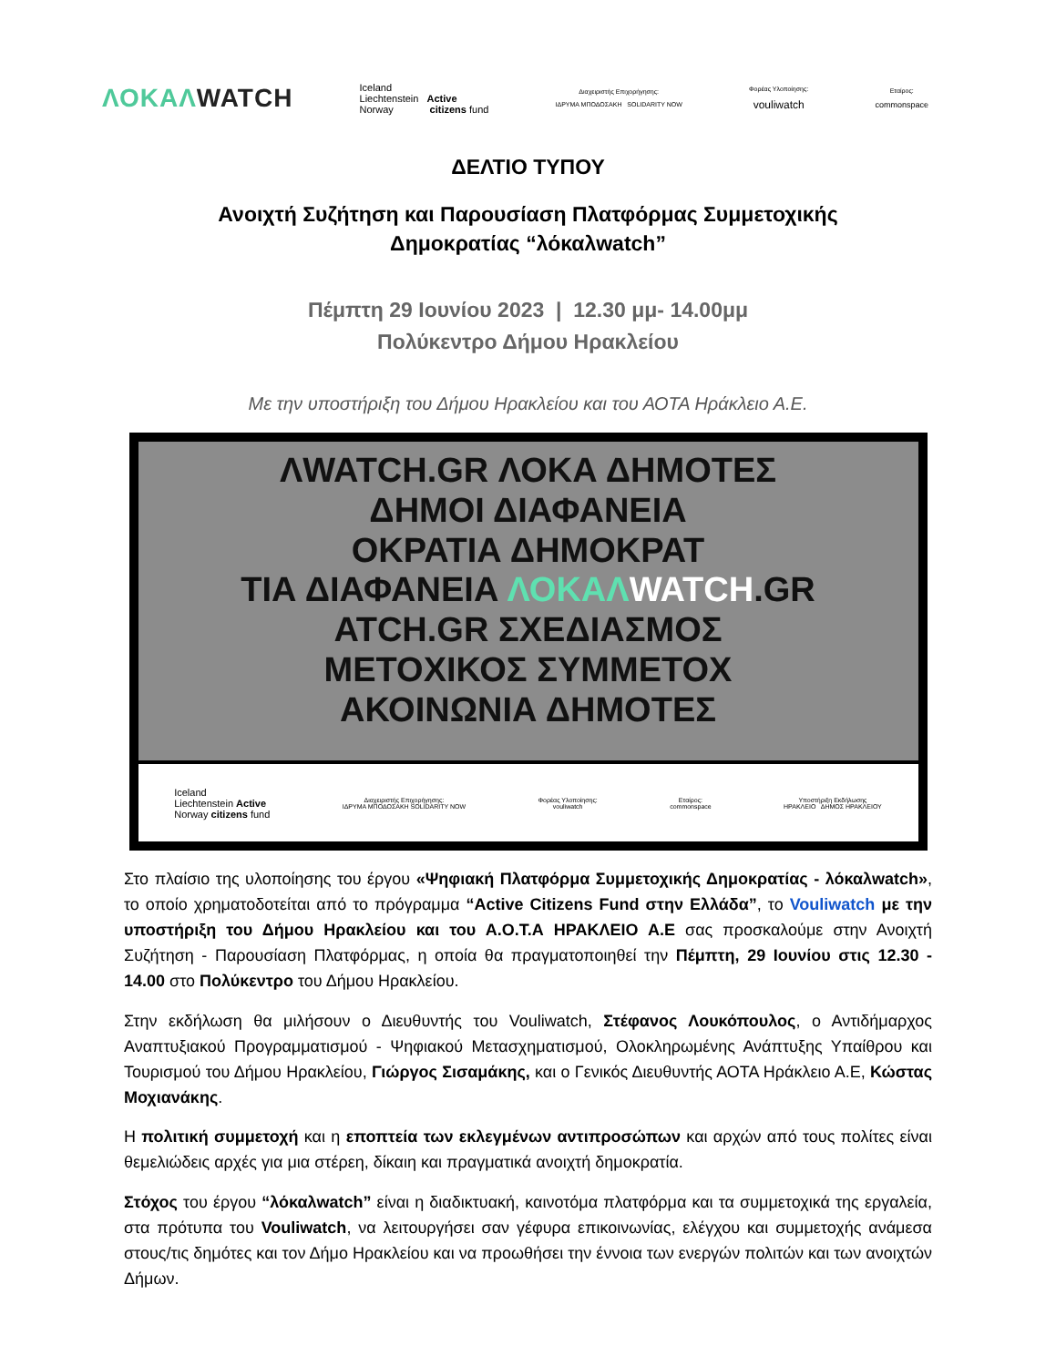ΛΟΚΑΛWATCH
Iceland
Liechtenstein Active
Norway citizens fund
Διαχειριστής Επιχορήγησης:
ΙΔΡΥΜΑ ΜΠΟΔΟΣΑΚΗ SOLIDARITY NOW
Φορέας Υλοποίησης:
vouliwatch
Εταίρος:
commonspace
ΔΕΛΤΙΟ ΤΥΠΟΥ
Ανοιχτή Συζήτηση και Παρουσίαση Πλατφόρμας Συμμετοχικής
Δημοκρατίας “λόκαλwatch”
Πέμπτη 29 Ιουνίου 2023 | 12.30 μμ- 14.00μμ
Πολύκεντρο Δήμου Ηρακλείου
Με την υποστήριξη του Δήμου Ηρακλείου και του ΑΟΤΑ Ηράκλειο Α.Ε.
ΛWATCH.GR ΛΟΚΑ ΔΗΜΟΤΕΣ
ΔΗΜΟΙ ΔΙΑΦΑΝΕΙΑ
ΟΚΡΑΤΙΑ ΔΗΜΟΚΡΑΤ
ΤΙΑ ΔΙΑΦΑΝΕΙΑ ΛΟΚΑΛ WATCH.GR
ΑΤCH.GR ΣΧΕΔΙΑΣΜΟΣ
ΜΕΤΟΧΙΚΟΣ ΣΥΜΜΕΤΟΧ
ΑΚΟΙΝΩΝΙΑ ΔΗΜΟΤΕΣ
Iceland
Liechtenstein Active
Norway citizens fund
Διαχειριστής Επιχορήγησης:
ΙΔΡΥΜΑ ΜΠΟΔΟΣΑΚΗ SOLIDARITY NOW
Φορέας Υλοποίησης:
vouliwatch
Εταίρος:
commonspace
Υποστήριξη Εκδήλωσης
ΗΡΑΚΛΕΙΟ ΔΗΜΟΣ ΗΡΑΚΛΕΙΟΥ
Στο πλαίσιο της υλοποίησης του έργου «Ψηφιακή Πλατφόρμα Συμμετοχικής Δημοκρατίας - λόκαλwatch», το οποίο χρηματοδοτείται από το πρόγραμμα “Active Citizens Fund στην Ελλάδα”, το Vouliwatch με την υποστήριξη του Δήμου Ηρακλείου και του Α.Ο.Τ.Α ΗΡΑΚΛΕΙΟ Α.Ε σας προσκαλούμε στην Ανοιχτή Συζήτηση - Παρουσίαση Πλατφόρμας, η οποία θα πραγματοποιηθεί την Πέμπτη, 29 Ιουνίου στις 12.30 - 14.00 στο Πολύκεντρο του Δήμου Ηρακλείου.
Στην εκδήλωση θα μιλήσουν ο Διευθυντής του Vouliwatch, Στέφανος Λουκόπουλος, ο Αντιδήμαρχος Αναπτυξιακού Προγραμματισμού - Ψηφιακού Μετασχηματισμού, Ολοκληρωμένης Ανάπτυξης Υπαίθρου και Τουρισμού του Δήμου Ηρακλείου, Γιώργος Σισαμάκης, και ο Γενικός Διευθυντής ΑΟΤΑ Ηράκλειο Α.Ε, Κώστας Μοχιανάκης.
Η πολιτική συμμετοχή και η εποπτεία των εκλεγμένων αντιπροσώπων και αρχών από τους πολίτες είναι θεμελιώδεις αρχές για μια στέρεη, δίκαιη και πραγματικά ανοιχτή δημοκρατία.
Στόχος του έργου “λόκαλwatch” είναι η διαδικτυακή, καινοτόμα πλατφόρμα και τα συμμετοχικά της εργαλεία, στα πρότυπα του Vouliwatch, να λειτουργήσει σαν γέφυρα επικοινωνίας, ελέγχου και συμμετοχής ανάμεσα στους/τις δημότες και τον Δήμο Ηρακλείου και να προωθήσει την έννοια των ενεργών πολιτών και των ανοιχτών Δήμων.